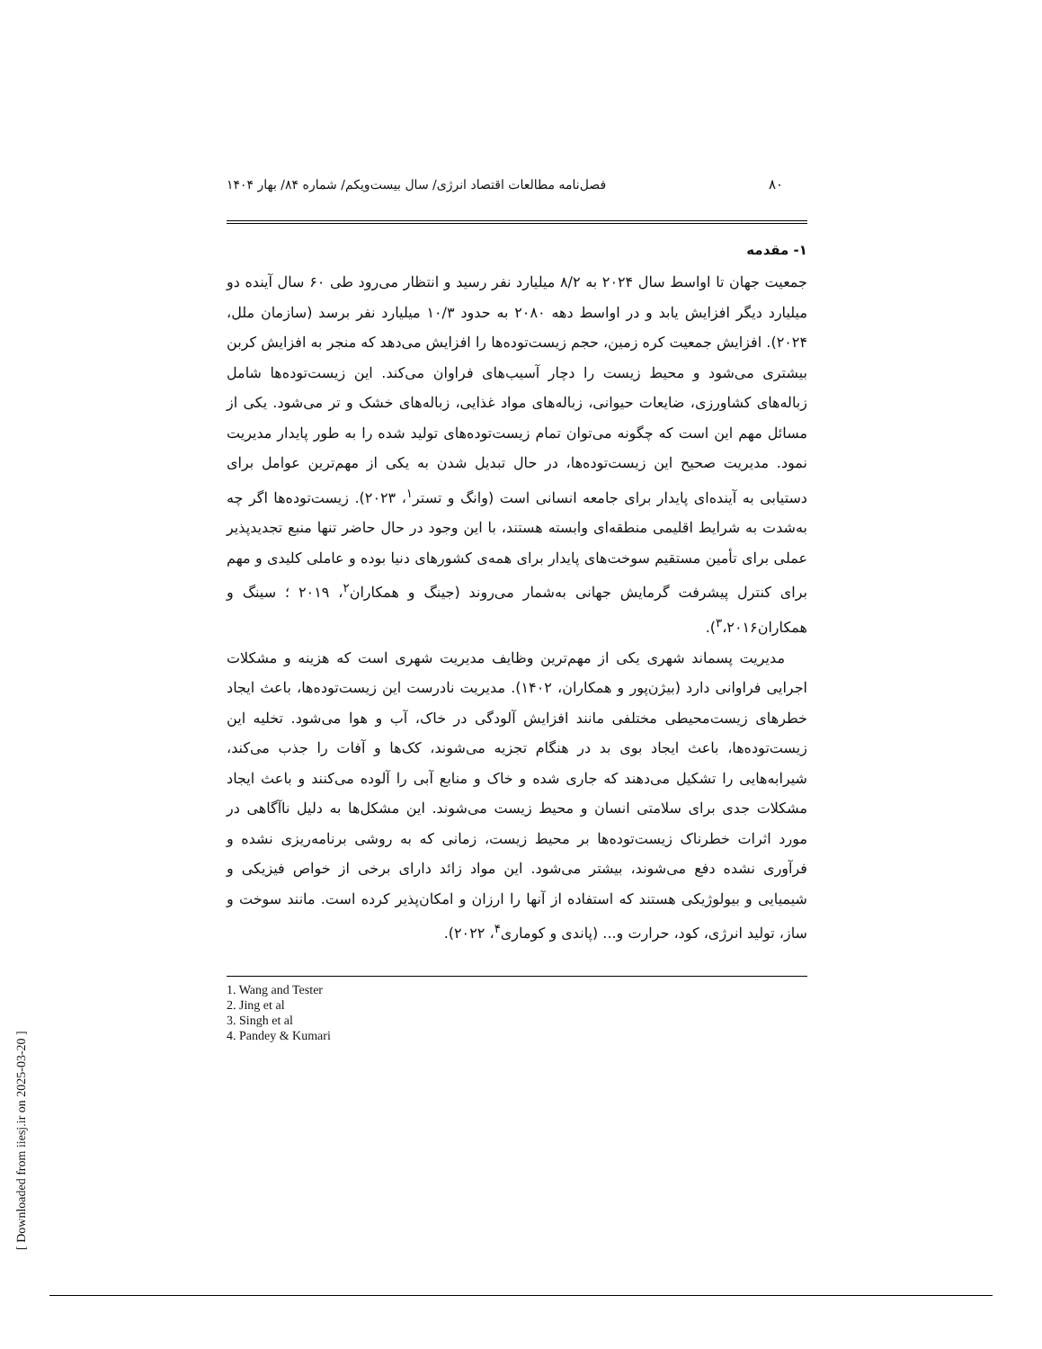۸۰
فصل‌نامه مطالعات اقتصاد انرژی/ سال بیست‌ویکم/ شماره ۸۴/ بهار ۱۴۰۴
۱- مقدمه
جمعیت جهان تا اواسط سال ۲۰۲۴ به ۸/۲ میلیارد نفر رسید و انتظار می‌رود طی ۶۰ سال آینده دو میلیارد دیگر افزایش یابد و در اواسط دهه ۲۰۸۰ به حدود ۱۰/۳ میلیارد نفر برسد (سازمان ملل، ۲۰۲۴). افزایش جمعیت کره زمین، حجم زیست‌توده‌ها را افزایش می‌دهد که منجر به افزایش کربن بیشتری می‌شود و محیط زیست را دچار آسیب‌های فراوان می‌کند. این زیست‌توده‌ها شامل زباله‌های کشاورزی، ضایعات حیوانی، زباله‌های مواد غذایی، زباله‌های خشک و تر می‌شود. یکی از مسائل مهم این است که چگونه می‌توان تمام زیست‌توده‌های تولید شده را به طور پایدار مدیریت نمود. مدیریت صحیح این زیست‌توده‌ها، در حال تبدیل شدن به یکی از مهم‌ترین عوامل برای دستیابی به آینده‌ای پایدار برای جامعه انسانی است (وانگ و تستر<sup>۱</sup>، ۲۰۲۳). زیست‌توده‌ها اگر چه به‌شدت به شرایط اقلیمی منطقه‌ای وابسته هستند، با این وجود در حال حاضر تنها منبع تجدیدپذیر عملی برای تأمین مستقیم سوخت‌های پایدار برای همه‌ی کشورهای دنیا بوده و عاملی کلیدی و مهم برای کنترل پیشرفت گرمایش جهانی به‌شمار می‌روند (جینگ و همکاران<sup>۲</sup>، ۲۰۱۹ ؛ سینگ و همکاران<sup>۳</sup>،۲۰۱۶).
مدیریت پسماند شهری یکی از مهم‌ترین وظایف مدیریت شهری است که هزینه و مشکلات اجرایی فراوانی دارد (بیژن‌پور و همکاران، ۱۴۰۲). مدیریت نادرست این زیست‌توده‌ها، باعث ایجاد خطرهای زیست‌محیطی مختلفی مانند افزایش آلودگی در خاک، آب و هوا می‌شود. تخلیه این زیست‌توده‌ها، باعث ایجاد بوی بد در هنگام تجزیه می‌شوند، کک‌ها و آفات را جذب می‌کند، شیرابه‌هایی را تشکیل می‌دهند که جاری شده و خاک و منابع آبی را آلوده می‌کنند و باعث ایجاد مشکلات جدی برای سلامتی انسان و محیط زیست می‌شوند. این مشکل‌ها به دلیل ناآگاهی در مورد اثرات خطرناک زیست‌توده‌ها بر محیط زیست، زمانی که به روشی برنامه‌ریزی نشده و فرآوری نشده دفع می‌شوند، بیشتر می‌شود. این مواد زائد دارای برخی از خواص فیزیکی و شیمیایی و بیولوژیکی هستند که استفاده از آنها را ارزان و امکان‌پذیر کرده است. مانند سوخت و ساز، تولید انرژی، کود، حرارت و... (پاندی و کوماری<sup>۴</sup>، ۲۰۲۲).
1. Wang and Tester
2. Jing et al
3. Singh et al
4. Pandey & Kumari
[ Downloaded from iiesj.ir on 2025-03-20 ]